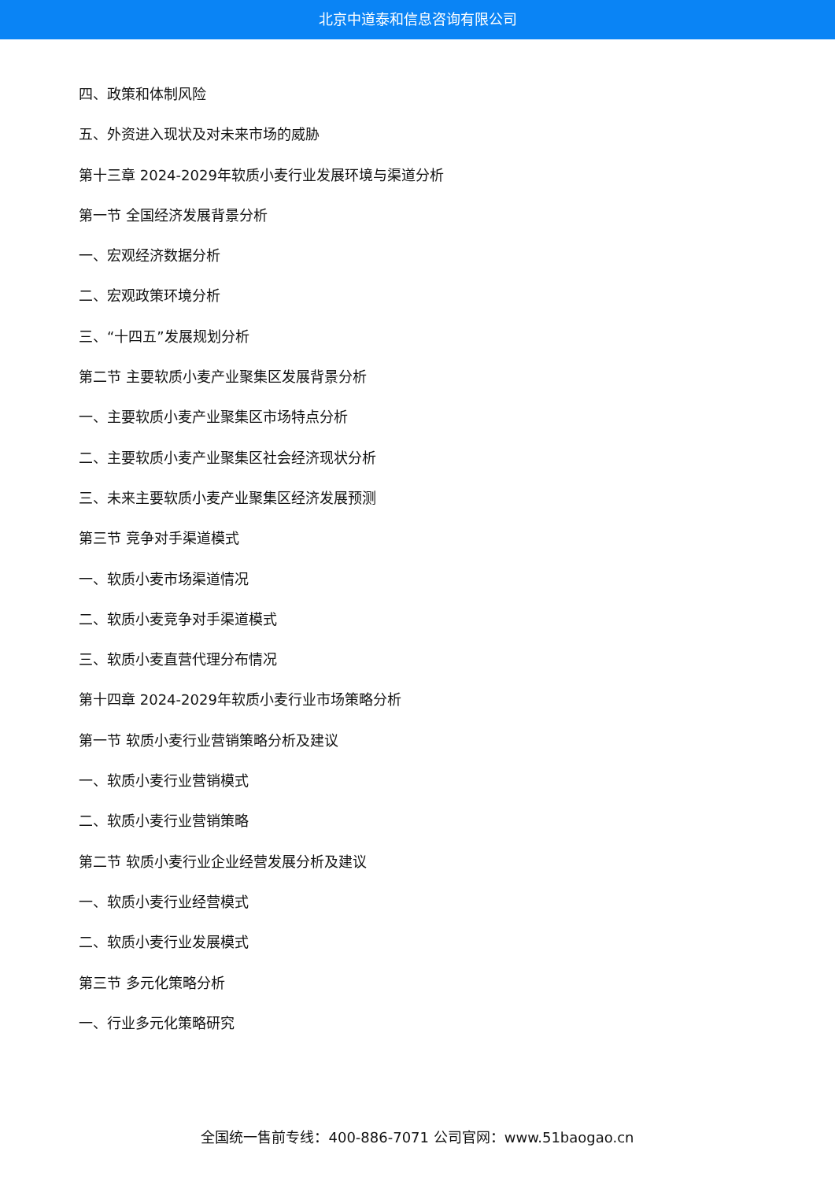北京中道泰和信息咨询有限公司
四、政策和体制风险
五、外资进入现状及对未来市场的威胁
第十三章 2024-2029年软质小麦行业发展环境与渠道分析
第一节 全国经济发展背景分析
一、宏观经济数据分析
二、宏观政策环境分析
三、“十四五”发展规划分析
第二节 主要软质小麦产业聚集区发展背景分析
一、主要软质小麦产业聚集区市场特点分析
二、主要软质小麦产业聚集区社会经济现状分析
三、未来主要软质小麦产业聚集区经济发展预测
第三节 竞争对手渠道模式
一、软质小麦市场渠道情况
二、软质小麦竞争对手渠道模式
三、软质小麦直营代理分布情况
第十四章 2024-2029年软质小麦行业市场策略分析
第一节 软质小麦行业营销策略分析及建议
一、软质小麦行业营销模式
二、软质小麦行业营销策略
第二节 软质小麦行业企业经营发展分析及建议
一、软质小麦行业经营模式
二、软质小麦行业发展模式
第三节 多元化策略分析
一、行业多元化策略研究
全国统一售前专线：400-886-7071 公司官网：www.51baogao.cn